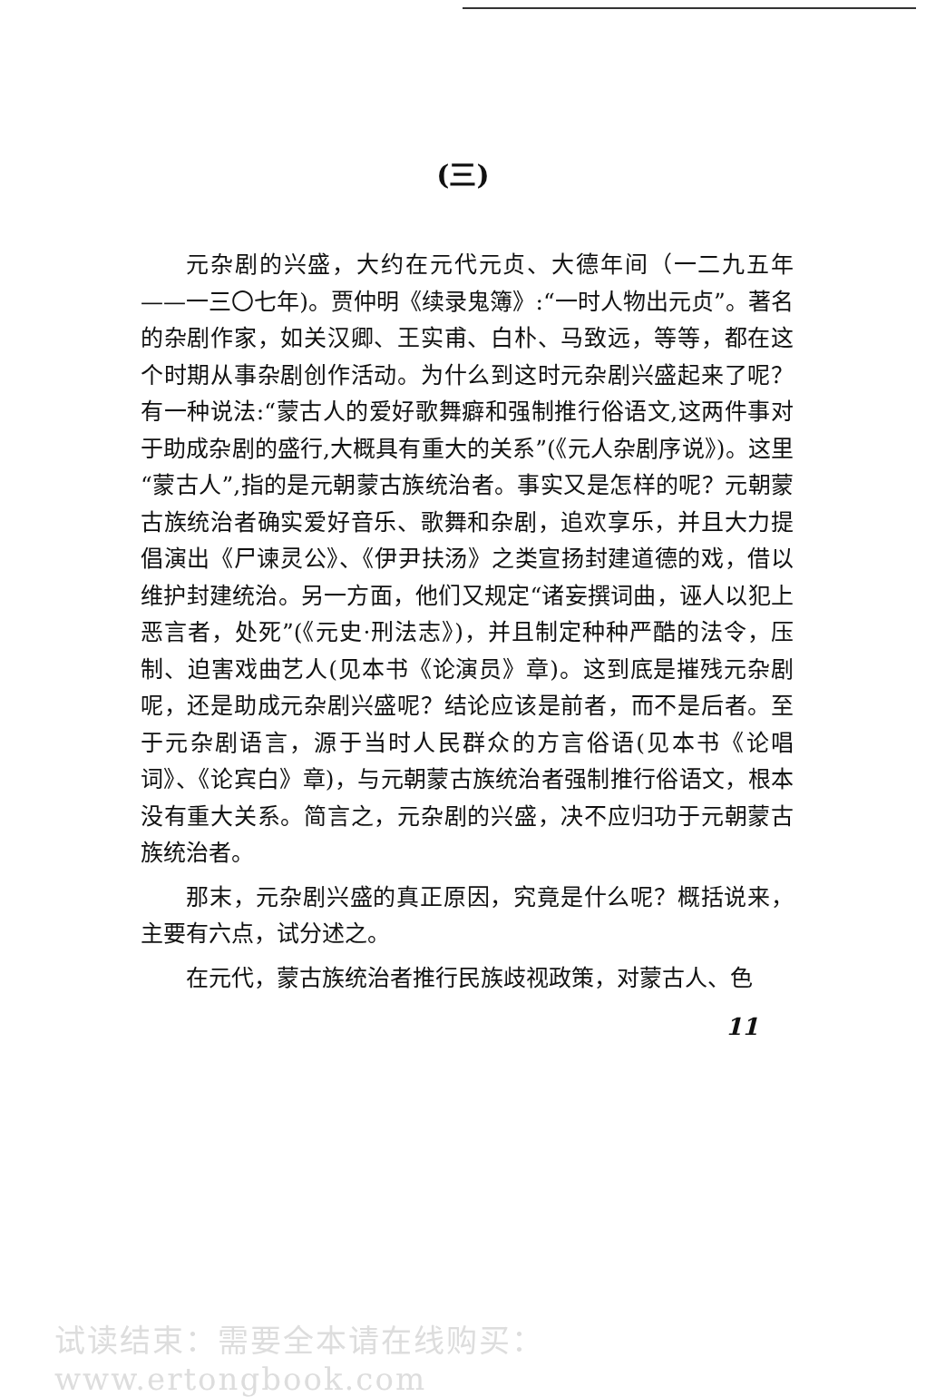(三)
元杂剧的兴盛，大约在元代元贞、大德年间（一二九五年——一三〇七年)。贾仲明《续录鬼簿》:“一时人物出元贞”。著名的杂剧作家，如关汉卿、王实甫、白朴、马致远，等等，都在这个时期从事杂剧创作活动。为什么到这时元杂剧兴盛起来了呢？有一种说法:“蒙古人的爱好歌舞癖和强制推行俗语文,这两件事对于助成杂剧的盛行,大概具有重大的关系”(《元人杂剧序说》)。这里“蒙古人”,指的是元朝蒙古族统治者。事实又是怎样的呢？元朝蒙古族统治者确实爱好音乐、歌舞和杂剧，追欢享乐，并且大力提倡演出《尸谏灵公》、《伊尹扶汤》之类宣扬封建道德的戏，借以维护封建统治。另一方面，他们又规定“诸妄撰词曲，诬人以犯上恶言者，处死”(《元史·刑法志》)，并且制定种种严酷的法令，压制、迫害戏曲艺人(见本书《论演员》章)。这到底是摧残元杂剧呢，还是助成元杂剧兴盛呢？结论应该是前者，而不是后者。至于元杂剧语言，源于当时人民群众的方言俗语(见本书《论唱词》、《论宾白》章)，与元朝蒙古族统治者强制推行俗语文，根本没有重大关系。简言之，元杂剧的兴盛，决不应归功于元朝蒙古族统治者。
那末，元杂剧兴盛的真正原因，究竟是什么呢？概括说来，主要有六点，试分述之。
在元代，蒙古族统治者推行民族歧视政策，对蒙古人、色
11
试读结束：需要全本请在线购买： www.ertongbook.com